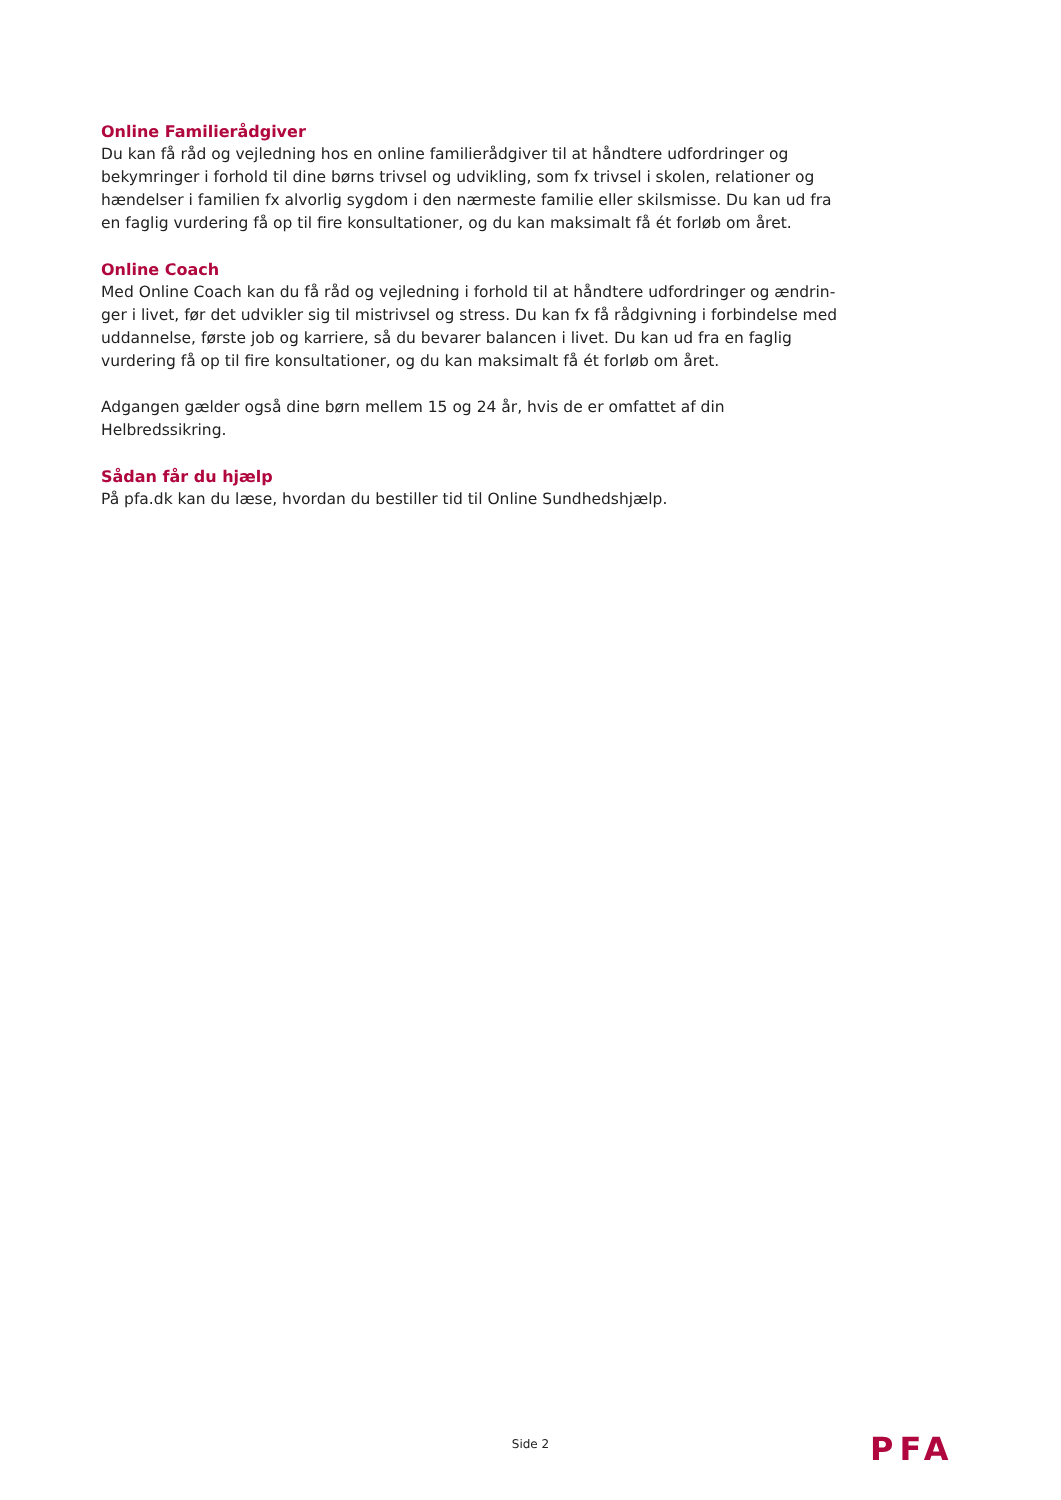Online Familierådgiver
Du kan få råd og vejledning hos en online familierådgiver til at håndtere udfordringer og bekym­ringer i forhold til dine børns trivsel og udvikling, som fx trivsel i skolen, relationer og hændel­ser i familien fx alvorlig sygdom i den nærmeste familie eller skilsmisse. Du kan ud fra en faglig vurdering få op til fire konsultationer, og du kan maksimalt få ét forløb om året.
Online Coach
Med Online Coach kan du få råd og vejledning i forhold til at håndtere udfordringer og ændrin­ger i livet, før det udvikler sig til mistrivsel og stress. Du kan fx få rådgivning i forbindelse med uddannelse, første job og karriere, så du bevarer balancen i livet. Du kan ud fra en faglig vurde­ring få op til fire konsultationer, og du kan maksimalt få ét forløb om året.
Adgangen gælder også dine børn mellem 15 og 24 år, hvis de er omfattet af din Helbredssikring.
Sådan får du hjælp
På pfa.dk kan du læse, hvordan du bestiller tid til Online Sundhedshjælp.
Side 2 PFA